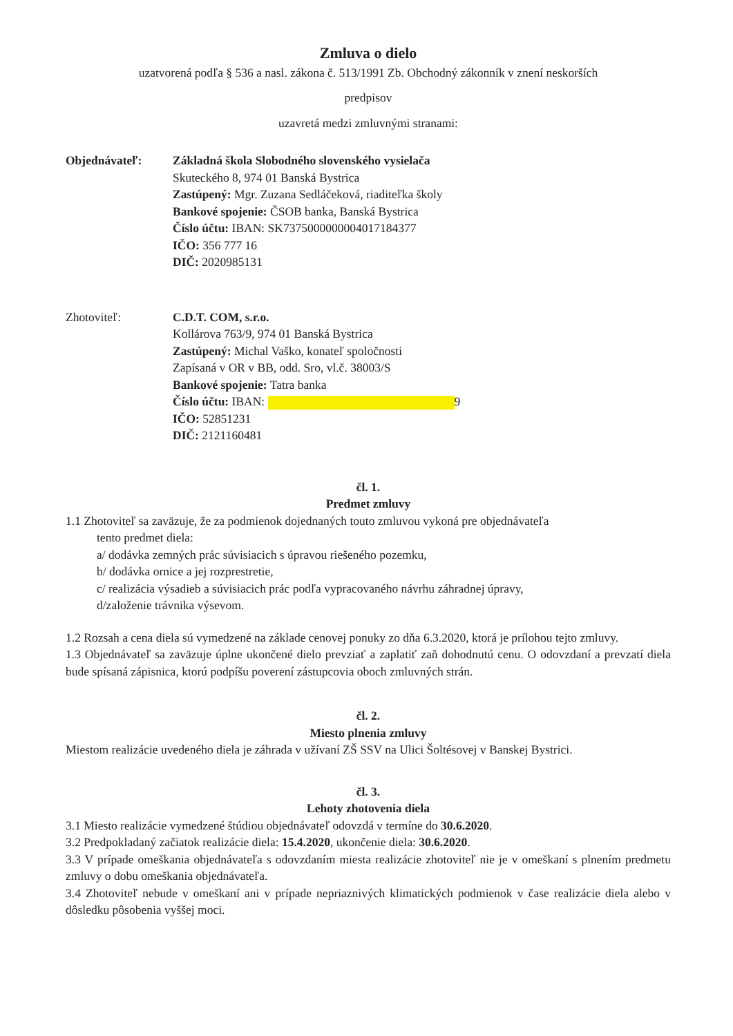Zmluva o dielo
uzatvorená podľa § 536 a nasl. zákona č. 513/1991 Zb. Obchodný zákonník v znení neskorších
predpisov
uzavretá medzi zmluvnými stranami:
Objednávateľ: Základná škola Slobodného slovenského vysielača
Skuteckého 8, 974 01 Banská Bystrica
Zastúpený: Mgr. Zuzana Sedláčeková, riaditeľka školy
Bankové spojenie: ČSOB banka, Banská Bystrica
Číslo účtu: IBAN: SK7375000000004017184377
IČO: 356 777 16
DIČ: 2020985131
Zhotoviteľ: C.D.T. COM, s.r.o.
Kollárova 763/9, 974 01 Banská Bystrica
Zastúpený: Michal Vaško, konateľ spoločnosti
Zapísaná v OR v BB, odd. Sro, vl.č. 38003/S
Bankové spojenie: Tatra banka
Číslo účtu: IBAN: 9
IČO: 52851231
DIČ: 2121160481
čl. 1.
Predmet zmluvy
1.1 Zhotoviteľ sa zaväzuje, že za podmienok dojednaných touto zmluvou vykoná pre objednávateľa
tento predmet diela:
a/ dodávka zemných prác súvisiacich s úpravou riešeného pozemku,
b/ dodávka ornice a jej rozprestretie,
c/ realizácia výsadieb a súvisiacich prác podľa vypracovaného návrhu záhradnej úpravy,
d/založenie trávnika výsevom.
1.2 Rozsah a cena diela sú vymedzené na základe cenovej ponuky zo dňa 6.3.2020, ktorá je prílohou tejto zmluvy.
1.3 Objednávateľ sa zaväzuje úplne ukončené dielo prevziať a zaplatiť zaň dohodnutú cenu. O odovzdaní a prevzatí diela bude spísaná zápisnica, ktorú podpíšu poverení zástupcovia oboch zmluvných strán.
čl. 2.
Miesto plnenia zmluvy
Miestom realizácie uvedeného diela je záhrada v užívaní ZŠ SSV na Ulici Šoltésovej v Banskej Bystrici.
čl. 3.
Lehoty zhotovenia diela
3.1 Miesto realizácie vymedzené štúdiou objednávateľ odovzdá v termíne do 30.6.2020.
3.2 Predpokladaný začiatok realizácie diela: 15.4.2020, ukončenie diela: 30.6.2020.
3.3 V prípade omeškania objednávateľa s odovzdaním miesta realizácie zhotoviteľ nie je v omeškaní s plnením predmetu zmluvy o dobu omeškania objednávateľa.
3.4 Zhotoviteľ nebude v omeškaní ani v prípade nepriaznivých klimatických podmienok v čase realizácie diela alebo v dôsledku pôsobenia vyššej moci.